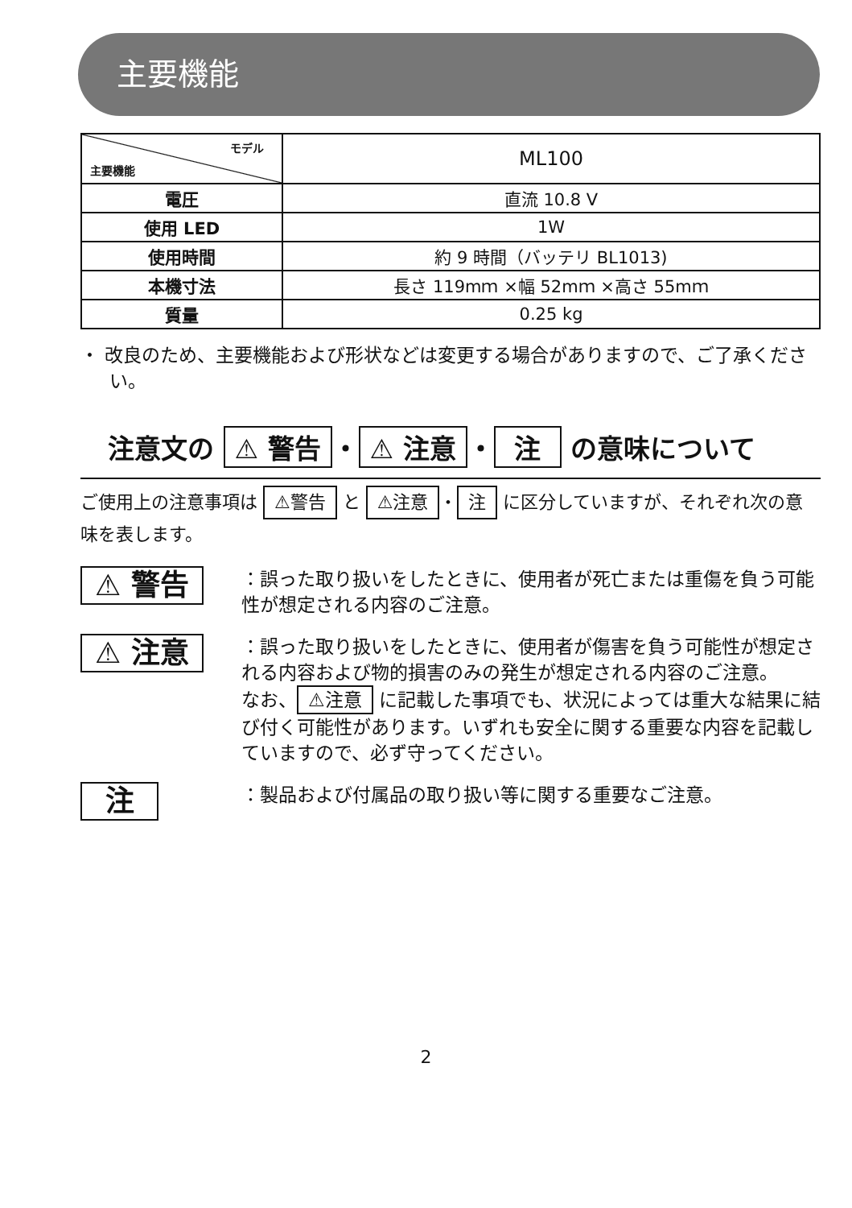主要機能
| モデル 主要機能 | ML100 |
| 電圧 | 直流 10.8 V |
| 使用 LED | 1W |
| 使用時間 | 約 9 時間（バッテリ BL1013) |
| 本機寸法 | 長さ 119mｍ ×幅 52mｍ ×高さ 55mｍ |
| 質量 | 0.25 kg |
・ 改良のため、主要機能および形状などは変更する場合がありますので、ご了承ください。
注意文の ⚠ 警告 ・ ⚠ 注意 ・ 注 の意味について
ご使用上の注意事項は ⚠警告 と ⚠注意 ・ 注 に区分していますが、それぞれ次の意味を表します。
⚠ 警告
：誤った取り扱いをしたときに、使用者が死亡または重傷を負う可能性が想定される内容のご注意。
⚠ 注意
：誤った取り扱いをしたときに、使用者が傷害を負う可能性が想定される内容および物的損害のみの発生が想定される内容のご注意。
なお、 ⚠注意 に記載した事項でも、状況によっては重大な結果に結び付く可能性があります。いずれも安全に関する重要な内容を記載していますので、必ず守ってください。
注
：製品および付属品の取り扱い等に関する重要なご注意。
2